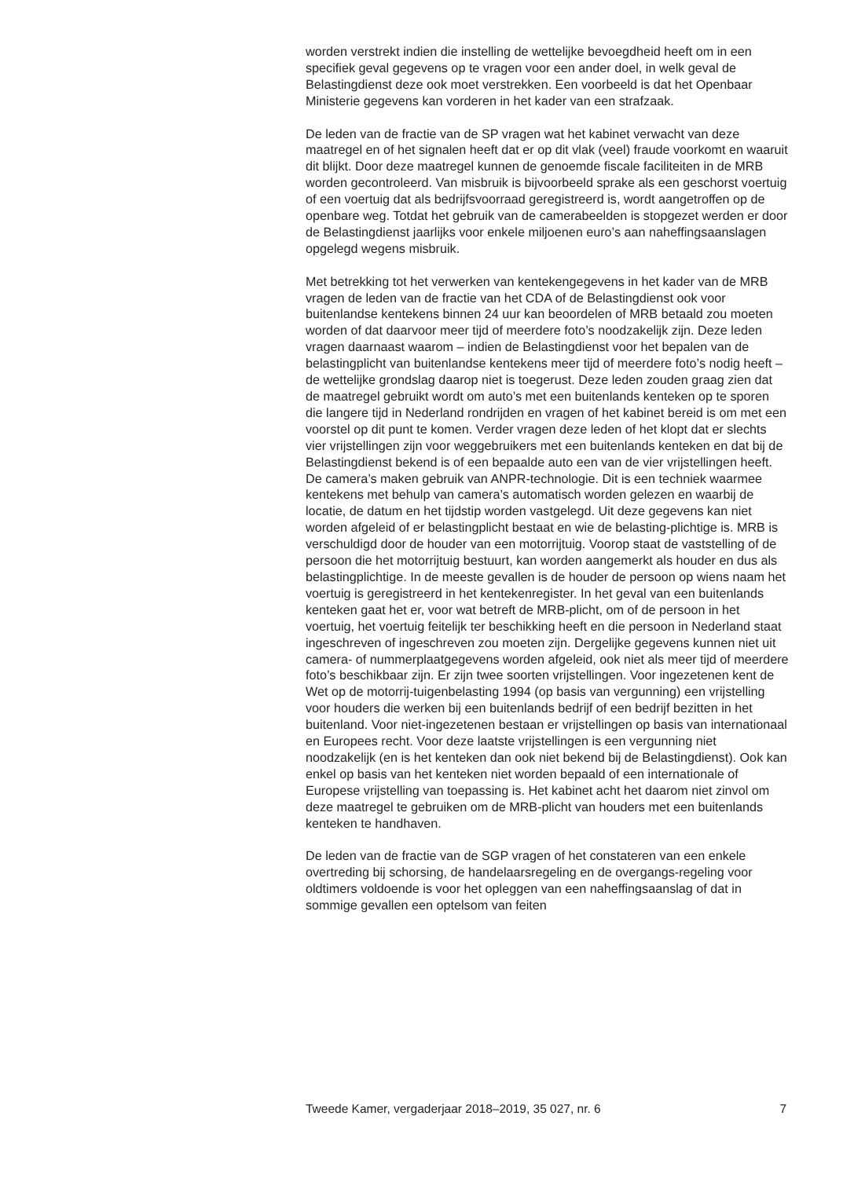worden verstrekt indien die instelling de wettelijke bevoegdheid heeft om in een specifiek geval gegevens op te vragen voor een ander doel, in welk geval de Belastingdienst deze ook moet verstrekken. Een voorbeeld is dat het Openbaar Ministerie gegevens kan vorderen in het kader van een strafzaak.
De leden van de fractie van de SP vragen wat het kabinet verwacht van deze maatregel en of het signalen heeft dat er op dit vlak (veel) fraude voorkomt en waaruit dit blijkt. Door deze maatregel kunnen de genoemde fiscale faciliteiten in de MRB worden gecontroleerd. Van misbruik is bijvoorbeeld sprake als een geschorst voertuig of een voertuig dat als bedrijfsvoorraad geregistreerd is, wordt aangetroffen op de openbare weg. Totdat het gebruik van de camerabeelden is stopgezet werden er door de Belastingdienst jaarlijks voor enkele miljoenen euro’s aan naheffingsaanslagen opgelegd wegens misbruik.
Met betrekking tot het verwerken van kentekengegevens in het kader van de MRB vragen de leden van de fractie van het CDA of de Belastingdienst ook voor buitenlandse kentekens binnen 24 uur kan beoordelen of MRB betaald zou moeten worden of dat daarvoor meer tijd of meerdere foto’s noodzakelijk zijn. Deze leden vragen daarnaast waarom – indien de Belastingdienst voor het bepalen van de belastingplicht van buitenlandse kentekens meer tijd of meerdere foto’s nodig heeft – de wettelijke grondslag daarop niet is toegerust. Deze leden zouden graag zien dat de maatregel gebruikt wordt om auto’s met een buitenlands kenteken op te sporen die langere tijd in Nederland rondrijden en vragen of het kabinet bereid is om met een voorstel op dit punt te komen. Verder vragen deze leden of het klopt dat er slechts vier vrijstellingen zijn voor weggebruikers met een buitenlands kenteken en dat bij de Belastingdienst bekend is of een bepaalde auto een van de vier vrijstellingen heeft. De camera’s maken gebruik van ANPR-technologie. Dit is een techniek waarmee kentekens met behulp van camera’s automatisch worden gelezen en waarbij de locatie, de datum en het tijdstip worden vastgelegd. Uit deze gegevens kan niet worden afgeleid of er belastingplicht bestaat en wie de belasting-plichtige is. MRB is verschuldigd door de houder van een motorrijtuig. Voorop staat de vaststelling of de persoon die het motorrijtuig bestuurt, kan worden aangemerkt als houder en dus als belastingplichtige. In de meeste gevallen is de houder de persoon op wiens naam het voertuig is geregistreerd in het kentekenregister. In het geval van een buitenlands kenteken gaat het er, voor wat betreft de MRB-plicht, om of de persoon in het voertuig, het voertuig feitelijk ter beschikking heeft en die persoon in Nederland staat ingeschreven of ingeschreven zou moeten zijn. Dergelijke gegevens kunnen niet uit camera- of nummerplaatgegevens worden afgeleid, ook niet als meer tijd of meerdere foto’s beschikbaar zijn. Er zijn twee soorten vrijstellingen. Voor ingezetenen kent de Wet op de motorrij-tuigenbelasting 1994 (op basis van vergunning) een vrijstelling voor houders die werken bij een buitenlands bedrijf of een bedrijf bezitten in het buitenland. Voor niet-ingezetenen bestaan er vrijstellingen op basis van internationaal en Europees recht. Voor deze laatste vrijstellingen is een vergunning niet noodzakelijk (en is het kenteken dan ook niet bekend bij de Belastingdienst). Ook kan enkel op basis van het kenteken niet worden bepaald of een internationale of Europese vrijstelling van toepassing is. Het kabinet acht het daarom niet zinvol om deze maatregel te gebruiken om de MRB-plicht van houders met een buitenlands kenteken te handhaven.
De leden van de fractie van de SGP vragen of het constateren van een enkele overtreding bij schorsing, de handelaarsregeling en de overgangs-regeling voor oldtimers voldoende is voor het opleggen van een naheffingsaanslag of dat in sommige gevallen een optelsom van feiten
Tweede Kamer, vergaderjaar 2018–2019, 35 027, nr. 6 7